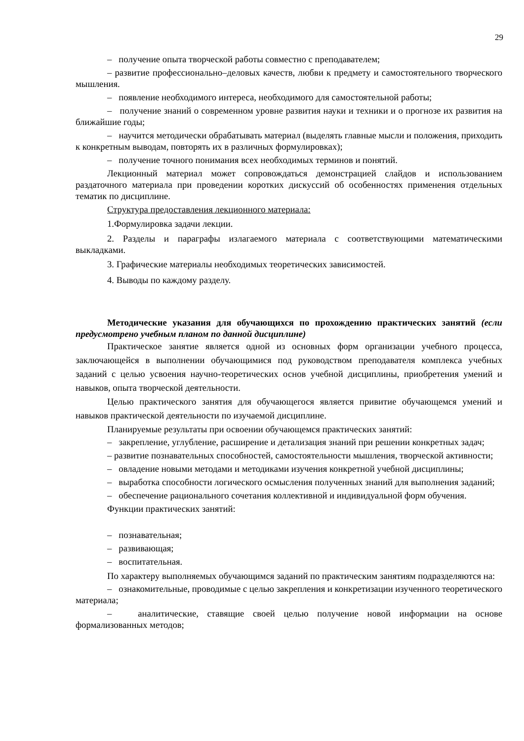29
– получение опыта творческой работы совместно с преподавателем;
– развитие профессионально–деловых качеств, любви к предмету и самостоятельного творческого мышления.
– появление необходимого интереса, необходимого для самостоятельной работы;
– получение знаний о современном уровне развития науки и техники и о прогнозе их развития на ближайшие годы;
– научится методически обрабатывать материал (выделять главные мысли и положения, приходить к конкретным выводам, повторять их в различных формулировках);
– получение точного понимания всех необходимых терминов и понятий.
Лекционный материал может сопровождаться демонстрацией слайдов и использованием раздаточного материала при проведении коротких дискуссий об особенностях применения отдельных тематик по дисциплине.
Структура предоставления лекционного материала:
1.Формулировка задачи лекции.
2. Разделы и параграфы излагаемого материала с соответствующими математическими выкладками.
3. Графические материалы необходимых теоретических зависимостей.
4. Выводы по каждому разделу.
Методические указания для обучающихся по прохождению практических занятий (если предусмотрено учебным планом по данной дисциплине)
Практическое занятие является одной из основных форм организации учебного процесса, заключающейся в выполнении обучающимися под руководством преподавателя комплекса учебных заданий с целью усвоения научно-теоретических основ учебной дисциплины, приобретения умений и навыков, опыта творческой деятельности.
Целью практического занятия для обучающегося является привитие обучающемся умений и навыков практической деятельности по изучаемой дисциплине.
Планируемые результаты при освоении обучающемся практических занятий:
– закрепление, углубление, расширение и детализация знаний при решении конкретных задач;
– развитие познавательных способностей, самостоятельности мышления, творческой активности;
– овладение новыми методами и методиками изучения конкретной учебной дисциплины;
– выработка способности логического осмысления полученных знаний для выполнения заданий;
– обеспечение рационального сочетания коллективной и индивидуальной форм обучения.
Функции практических занятий:
– познавательная;
– развивающая;
– воспитательная.
По характеру выполняемых обучающимся заданий по практическим занятиям подразделяются на:
– ознакомительные, проводимые с целью закрепления и конкретизации изученного теоретического материала;
– аналитические, ставящие своей целью получение новой информации на основе формализованных методов;